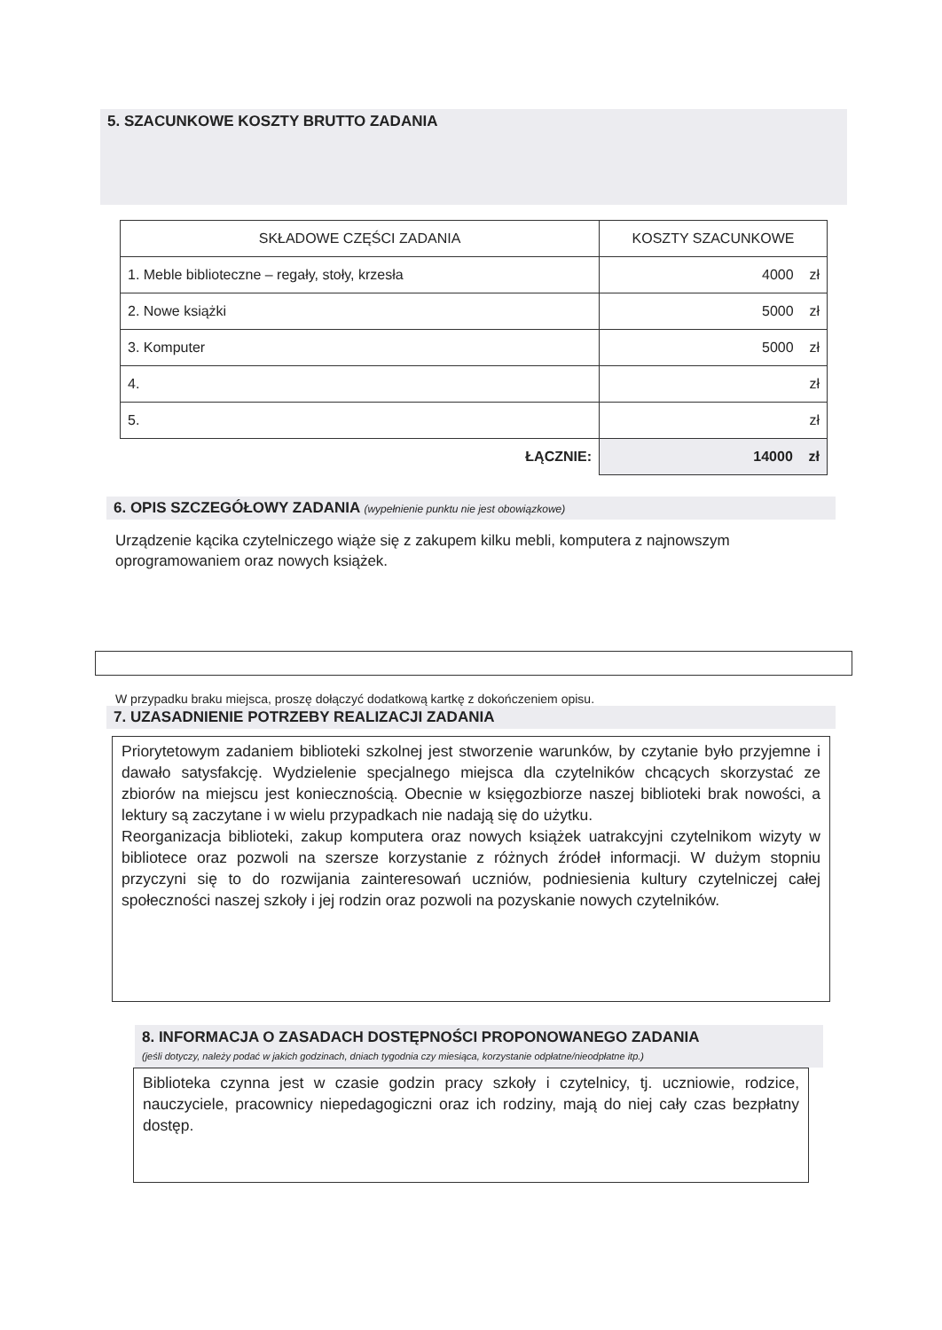5. SZACUNKOWE KOSZTY BRUTTO ZADANIA
| SKŁADOWE CZĘŚCI ZADANIA | KOSZTY SZACUNKOWE |
| --- | --- |
| 1. Meble biblioteczne – regały, stoły, krzesła | 4000 zł |
| 2. Nowe książki | 5000 zł |
| 3. Komputer | 5000 zł |
| 4. | zł |
| 5. | zł |
| ŁĄCZNIE: | 14000 zł |
6. OPIS SZCZEGÓŁOWY ZADANIA (wypełnienie punktu nie jest obowiązkowe)
Urządzenie kącika czytelniczego wiąże się z zakupem kilku mebli, komputera z najnowszym oprogramowaniem oraz nowych książek.
W przypadku braku miejsca, proszę dołączyć dodatkową kartkę z dokończeniem opisu.
7. UZASADNIENIE POTRZEBY REALIZACJI ZADANIA
Priorytetowym zadaniem biblioteki szkolnej jest stworzenie warunków, by czytanie było przyjemne i dawało satysfakcję. Wydzielenie specjalnego miejsca dla czytelników chcących skorzystać ze zbiorów na miejscu jest koniecznością. Obecnie w księgozbiorze naszej biblioteki brak nowości, a lektury są zaczytane i w wielu przypadkach nie nadają się do użytku.
Reorganizacja biblioteki, zakup komputera oraz nowych książek uatrakcyjni czytelnikom wizyty w bibliotece oraz pozwoli na szersze korzystanie z różnych źródeł informacji. W dużym stopniu przyczyni się to do rozwijania zainteresowań uczniów, podniesienia kultury czytelniczej całej społeczności naszej szkoły i jej rodzin oraz pozwoli na pozyskanie nowych czytelników.
8. INFORMACJA O ZASADACH DOSTĘPNOŚCI PROPONOWANEGO ZADANIA
(jeśli dotyczy, należy podać w jakich godzinach, dniach tygodnia czy miesiąca, korzystanie odpłatne/nieodpłatne itp.)
Biblioteka czynna jest w czasie godzin pracy szkoły i czytelnicy, tj. uczniowie, rodzice, nauczyciele, pracownicy niepedagogiczni oraz ich rodziny, mają do niej cały czas bezpłatny dostęp.